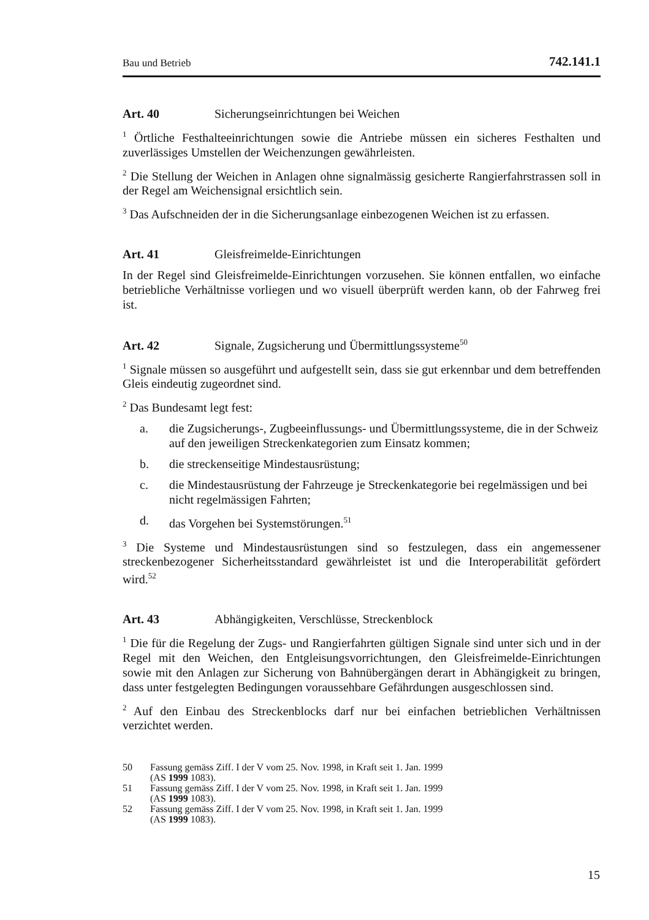Bau und Betrieb 742.141.1
Art. 40 Sicherungseinrichtungen bei Weichen
<sup>1</sup> Örtliche Festhalteeinrichtungen sowie die Antriebe müssen ein sicheres Festhalten und zuverlässiges Umstellen der Weichenzungen gewährleisten.
<sup>2</sup> Die Stellung der Weichen in Anlagen ohne signalmässig gesicherte Rangierfahrstrassen soll in der Regel am Weichensignal ersichtlich sein.
<sup>3</sup> Das Aufschneiden der in die Sicherungsanlage einbezogenen Weichen ist zu erfassen.
Art. 41 Gleisfreimelde-Einrichtungen
In der Regel sind Gleisfreimelde-Einrichtungen vorzusehen. Sie können entfallen, wo einfache betriebliche Verhältnisse vorliegen und wo visuell überprüft werden kann, ob der Fahrweg frei ist.
Art. 42 Signale, Zugsicherung und Übermittlungssysteme<sup>50</sup>
<sup>1</sup> Signale müssen so ausgeführt und aufgestellt sein, dass sie gut erkennbar und dem betreffenden Gleis eindeutig zugeordnet sind.
<sup>2</sup> Das Bundesamt legt fest:
a. die Zugsicherungs-, Zugbeeinflussungs- und Übermittlungssysteme, die in der Schweiz auf den jeweiligen Streckenkategorien zum Einsatz kommen;
b. die streckenseitige Mindestausrüstung;
c. die Mindestausrüstung der Fahrzeuge je Streckenkategorie bei regelmässigen und bei nicht regelmässigen Fahrten;
d. das Vorgehen bei Systemstörungen.<sup>51</sup>
<sup>3</sup> Die Systeme und Mindestausrüstungen sind so festzulegen, dass ein angemessener streckenbezogener Sicherheitsstandard gewährleistet ist und die Interoperabilität gefördert wird.<sup>52</sup>
Art. 43 Abhängigkeiten, Verschlüsse, Streckenblock
<sup>1</sup> Die für die Regelung der Zugs- und Rangierfahrten gültigen Signale sind unter sich und in der Regel mit den Weichen, den Entgleisungsvorrichtungen, den Gleisfreimelde-Einrichtungen sowie mit den Anlagen zur Sicherung von Bahnübergängen derart in Abhängigkeit zu bringen, dass unter festgelegten Bedingungen voraussehbare Gefährdungen ausgeschlossen sind.
<sup>2</sup> Auf den Einbau des Streckenblocks darf nur bei einfachen betrieblichen Verhältnissen verzichtet werden.
50 Fassung gemäss Ziff. I der V vom 25. Nov. 1998, in Kraft seit 1. Jan. 1999
(AS 1999 1083).
51 Fassung gemäss Ziff. I der V vom 25. Nov. 1998, in Kraft seit 1. Jan. 1999
(AS 1999 1083).
52 Fassung gemäss Ziff. I der V vom 25. Nov. 1998, in Kraft seit 1. Jan. 1999
(AS 1999 1083).
15